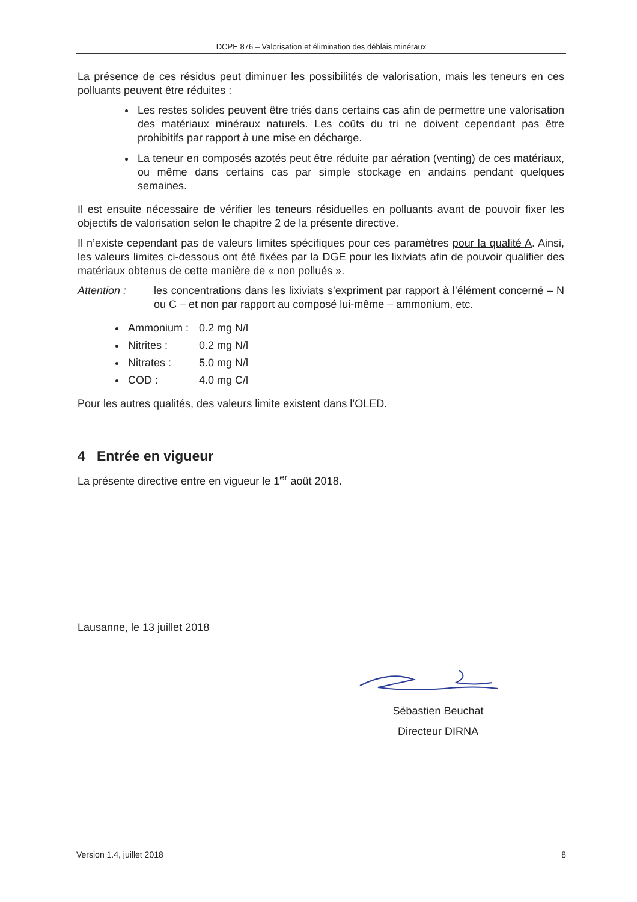DCPE 876 – Valorisation et élimination des déblais minéraux
La présence de ces résidus peut diminuer les possibilités de valorisation, mais les teneurs en ces polluants peuvent être réduites :
Les restes solides peuvent être triés dans certains cas afin de permettre une valorisation des matériaux minéraux naturels. Les coûts du tri ne doivent cependant pas être prohibitifs par rapport à une mise en décharge.
La teneur en composés azotés peut être réduite par aération (venting) de ces matériaux, ou même dans certains cas par simple stockage en andains pendant quelques semaines.
Il est ensuite nécessaire de vérifier les teneurs résiduelles en polluants avant de pouvoir fixer les objectifs de valorisation selon le chapitre 2 de la présente directive.
Il n’existe cependant pas de valeurs limites spécifiques pour ces paramètres pour la qualité A. Ainsi, les valeurs limites ci-dessous ont été fixées par la DGE pour les lixiviats afin de pouvoir qualifier des matériaux obtenus de cette manière de « non pollués ».
Attention : les concentrations dans les lixiviats s’expriment par rapport à l’élément concerné – N ou C – et non par rapport au composé lui-même – ammonium, etc.
Ammonium : 0.2 mg N/l
Nitrites : 0.2 mg N/l
Nitrates : 5.0 mg N/l
COD : 4.0 mg C/l
Pour les autres qualités, des valeurs limite existent dans l’OLED.
4 Entrée en vigueur
La présente directive entre en vigueur le 1<sup>er</sup> août 2018.
Lausanne, le 13 juillet 2018
Sébastien Beuchat
Directeur DIRNA
Version 1.4, juillet 2018 8